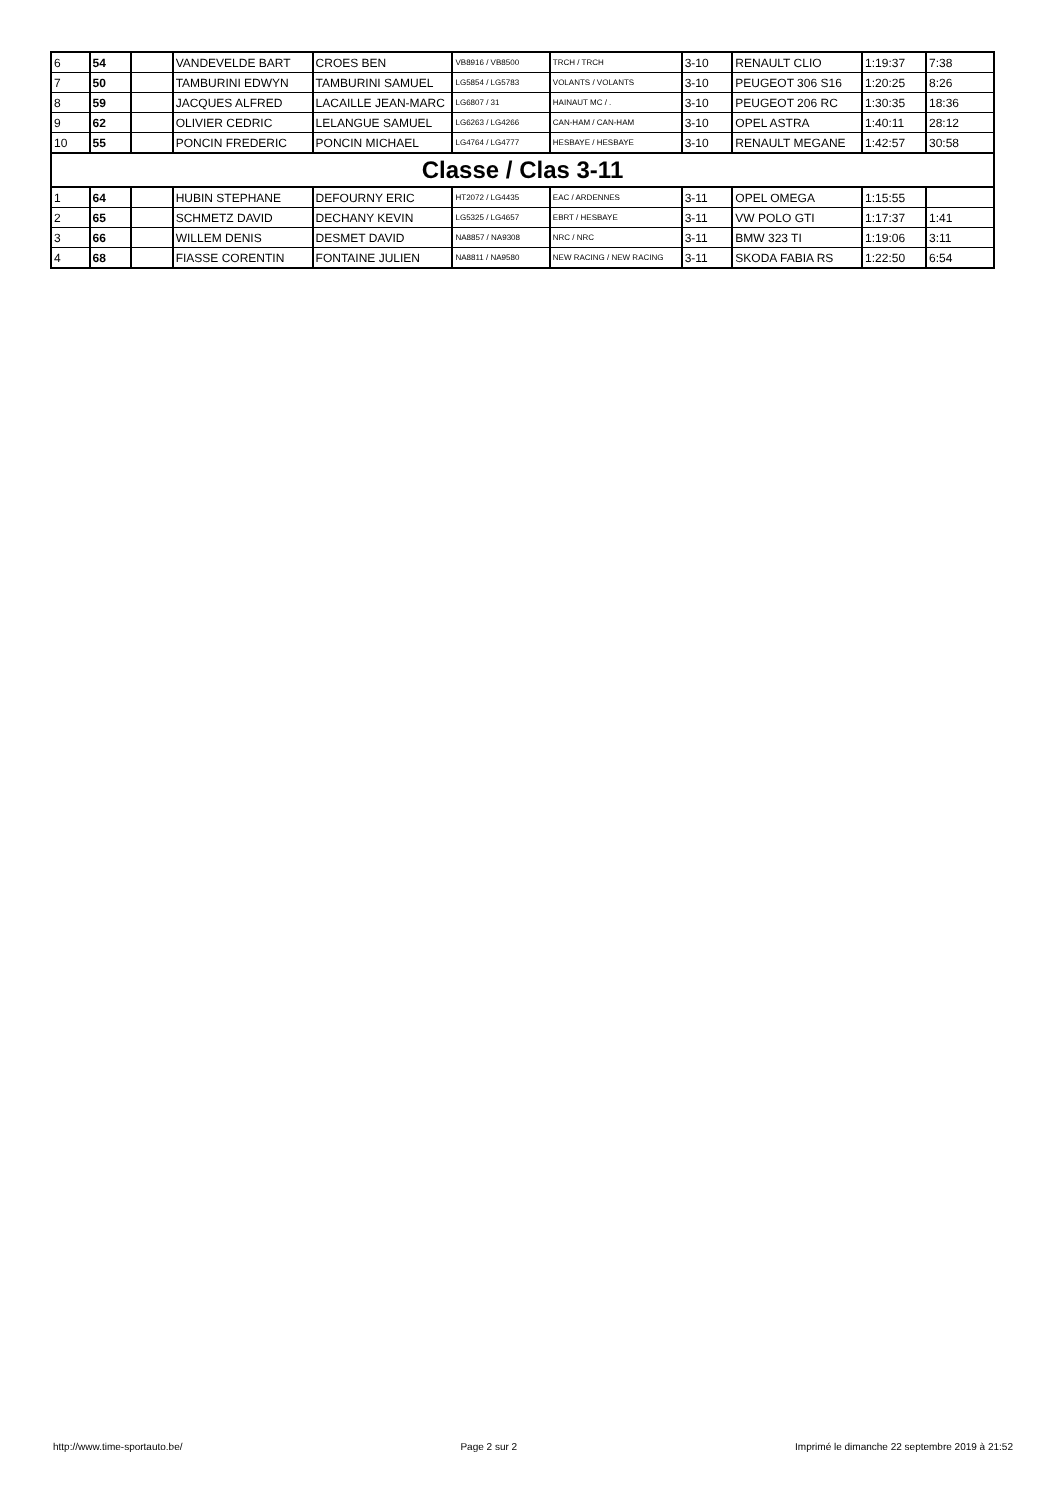| 6 | 54 | | VANDEVELDE BART | CROES BEN | VB8916 / VB8500 | TRCH / TRCH | 3-10 | RENAULT CLIO | 1:19:37 | 7:38 |
| 7 | 50 | | TAMBURINI EDWYN | TAMBURINI SAMUEL | LG5854 / LG5783 | VOLANTS / VOLANTS | 3-10 | PEUGEOT 306 S16 | 1:20:25 | 8:26 |
| 8 | 59 | | JACQUES ALFRED | LACAILLE JEAN-MARC | LG6807 / 31 | HAINAUT MC / . | 3-10 | PEUGEOT 206 RC | 1:30:35 | 18:36 |
| 9 | 62 | | OLIVIER CEDRIC | LELANGUE SAMUEL | LG6263 / LG4266 | CAN-HAM / CAN-HAM | 3-10 | OPEL ASTRA | 1:40:11 | 28:12 |
| 10 | 55 | | PONCIN FREDERIC | PONCIN MICHAEL | LG4764 / LG4777 | HESBAYE / HESBAYE | 3-10 | RENAULT MEGANE | 1:42:57 | 30:58 |
| Classe / Clas 3-11 | | | | | | | | | | |
| 1 | 64 | | HUBIN STEPHANE | DEFOURNY ERIC | HT2072 / LG4435 | EAC / ARDENNES | 3-11 | OPEL OMEGA | 1:15:55 | |
| 2 | 65 | | SCHMETZ DAVID | DECHANY KEVIN | LG5325 / LG4657 | EBRT / HESBAYE | 3-11 | VW POLO GTI | 1:17:37 | 1:41 |
| 3 | 66 | | WILLEM DENIS | DESMET DAVID | NA8857 / NA9308 | NRC / NRC | 3-11 | BMW 323 TI | 1:19:06 | 3:11 |
| 4 | 68 | | FIASSE CORENTIN | FONTAINE JULIEN | NA8811 / NA9580 | NEW RACING / NEW RACING | 3-11 | SKODA FABIA RS | 1:22:50 | 6:54 |
http://www.time-sportauto.be/ Page 2 sur 2 Imprimé le dimanche 22 septembre 2019 à 21:52